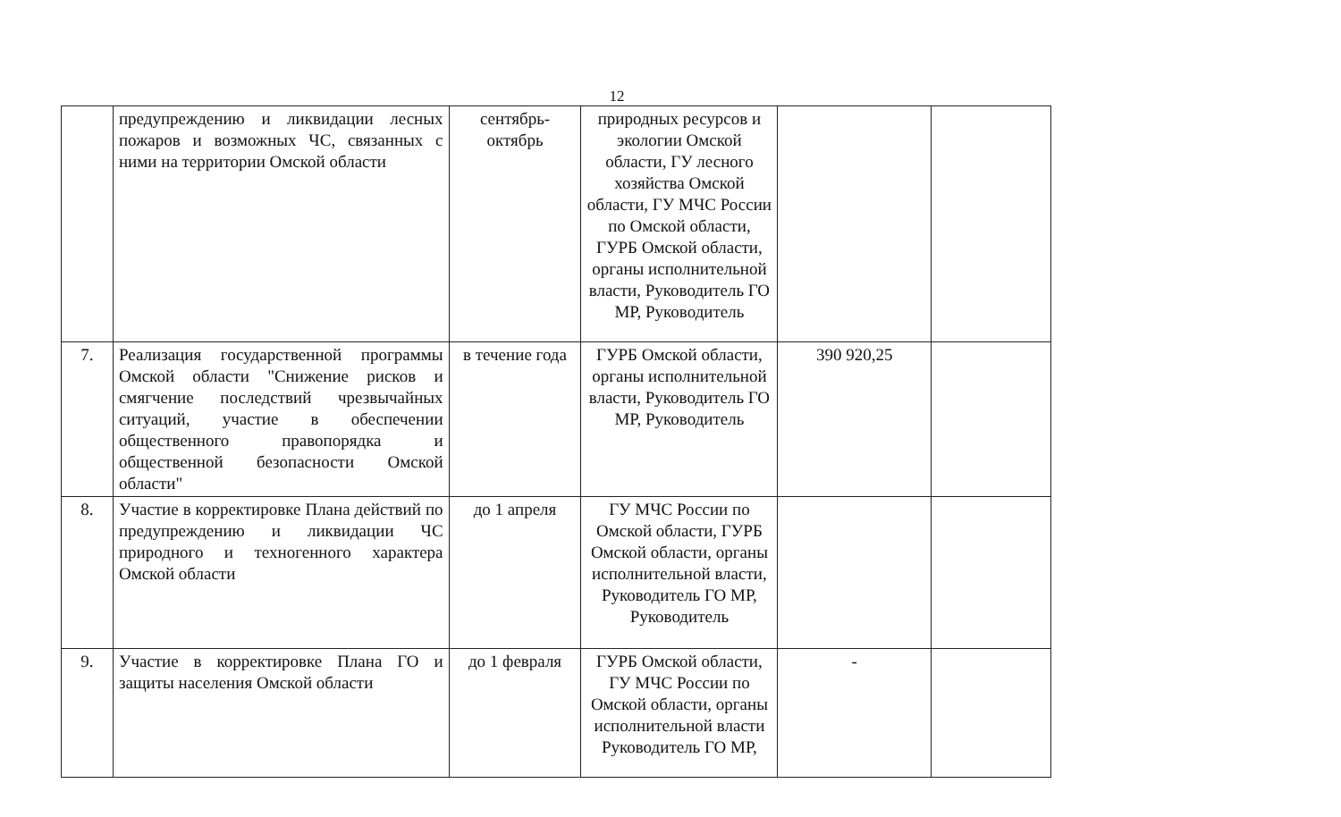12
| | предупреждению и ликвидации лесных пожаров и возможных ЧС, связанных с ними на территории Омской области | сентябрь-октябрь | природных ресурсов и экологии Омской области, ГУ лесного хозяйства Омской области, ГУ МЧС России по Омской области, ГУРБ Омской области, органы исполнительной власти, Руководитель ГО МР, Руководитель | | |
| 7. | Реализация государственной программы Омской области "Снижение рисков и смягчение последствий чрезвычайных ситуаций, участие в обеспечении общественного правопорядка и общественной безопасности Омской области" | в течение года | ГУРБ Омской области, органы исполнительной власти, Руководитель ГО МР, Руководитель | 390 920,25 | |
| 8. | Участие в корректировке Плана действий по предупреждению и ликвидации ЧС природного и техногенного характера Омской области | до 1 апреля | ГУ МЧС России по Омской области, ГУРБ Омской области, органы исполнительной власти, Руководитель ГО МР, Руководитель | | |
| 9. | Участие в корректировке Плана ГО и защиты населения Омской области | до 1 февраля | ГУРБ Омской области, ГУ МЧС России по Омской области, органы исполнительной власти Руководитель ГО МР, | - | |